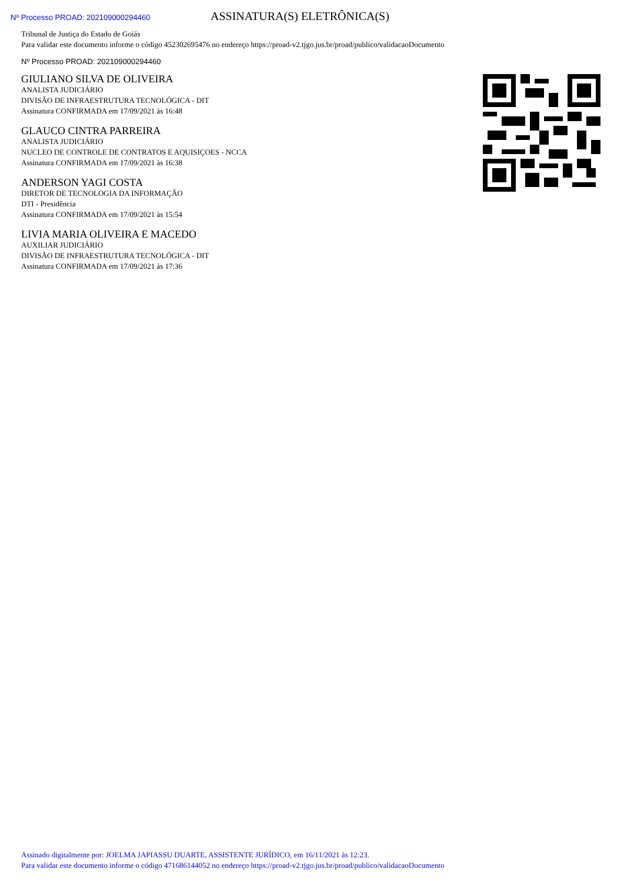Nº Processo PROAD: 202109000294460
ASSINATURA(S) ELETRÔNICA(S)
Tribunal de Justiça do Estado de Goiás
Para validar este documento informe o código 452302695476 no endereço https://proad-v2.tjgo.jus.br/proad/publico/validacaoDocumento
Nº Processo PROAD: 202109000294460
GIULIANO SILVA DE OLIVEIRA
ANALISTA JUDICIÁRIO
DIVISÃO DE INFRAESTRUTURA TECNOLÓGICA - DIT
Assinatura CONFIRMADA em 17/09/2021 às 16:48
GLAUCO CINTRA PARREIRA
ANALISTA JUDICIÁRIO
NUCLEO DE CONTROLE DE CONTRATOS E AQUISIÇOES - NCCA
Assinatura CONFIRMADA em 17/09/2021 às 16:38
ANDERSON YAGI COSTA
DIRETOR DE TECNOLOGIA DA INFORMAÇÃO
DTI - Presidência
Assinatura CONFIRMADA em 17/09/2021 às 15:54
LIVIA MARIA OLIVEIRA E MACEDO
AUXILIAR JUDICIÁRIO
DIVISÃO DE INFRAESTRUTURA TECNOLÓGICA - DIT
Assinatura CONFIRMADA em 17/09/2021 às 17:36
Assinado digitalmente por: JOELMA JAPIASSU DUARTE, ASSISTENTE JURÍDICO, em 16/11/2021 às 12:23.
Para validar este documento informe o código 471686144052 no endereço https://proad-v2.tjgo.jus.br/proad/publico/validacaoDocumento